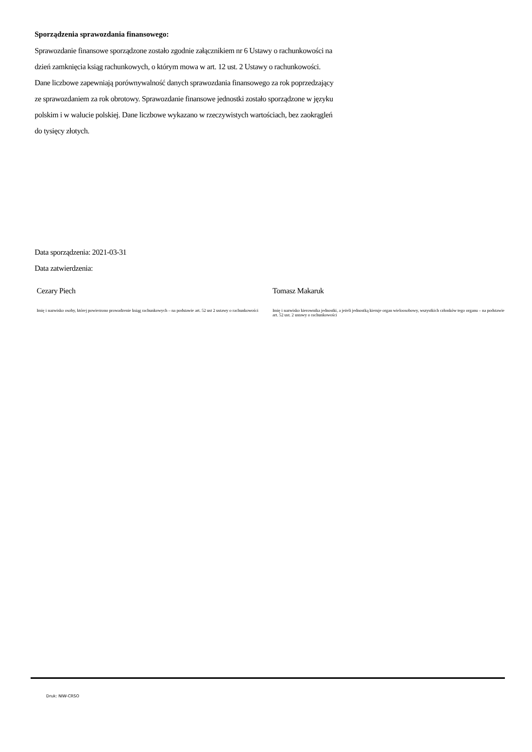Sporządzenia sprawozdania finansowego:
Sprawozdanie finansowe sporządzone zostało zgodnie załącznikiem nr 6 Ustawy o rachunkowości na dzień zamknięcia ksiąg rachunkowych, o którym mowa w art. 12 ust. 2 Ustawy o rachunkowości. Dane liczbowe zapewniają porównywalność danych sprawozdania finansowego za rok poprzedzający ze sprawozdaniem za rok obrotowy. Sprawozdanie finansowe jednostki zostało sporządzone w języku polskim i w walucie polskiej. Dane liczbowe wykazano w rzeczywistych wartościach, bez zaokrągleń do tysięcy złotych.
Data sporządzenia: 2021-03-31
Data zatwierdzenia:
Cezary Piech
Imię i nazwisko osoby, której powierzono prowadzenie ksiąg rachunkowych – na podstawie art. 52 ust 2 ustawy o rachunkowości
Tomasz Makaruk
Imię i nazwisko kierownika jednostki, a jeżeli jednostką kieruje organ wieloosobowy, wszystkich członków tego organu – na podstawie art. 52 ust. 2 ustawy o rachunkowości
Druk: NIW-CRSO